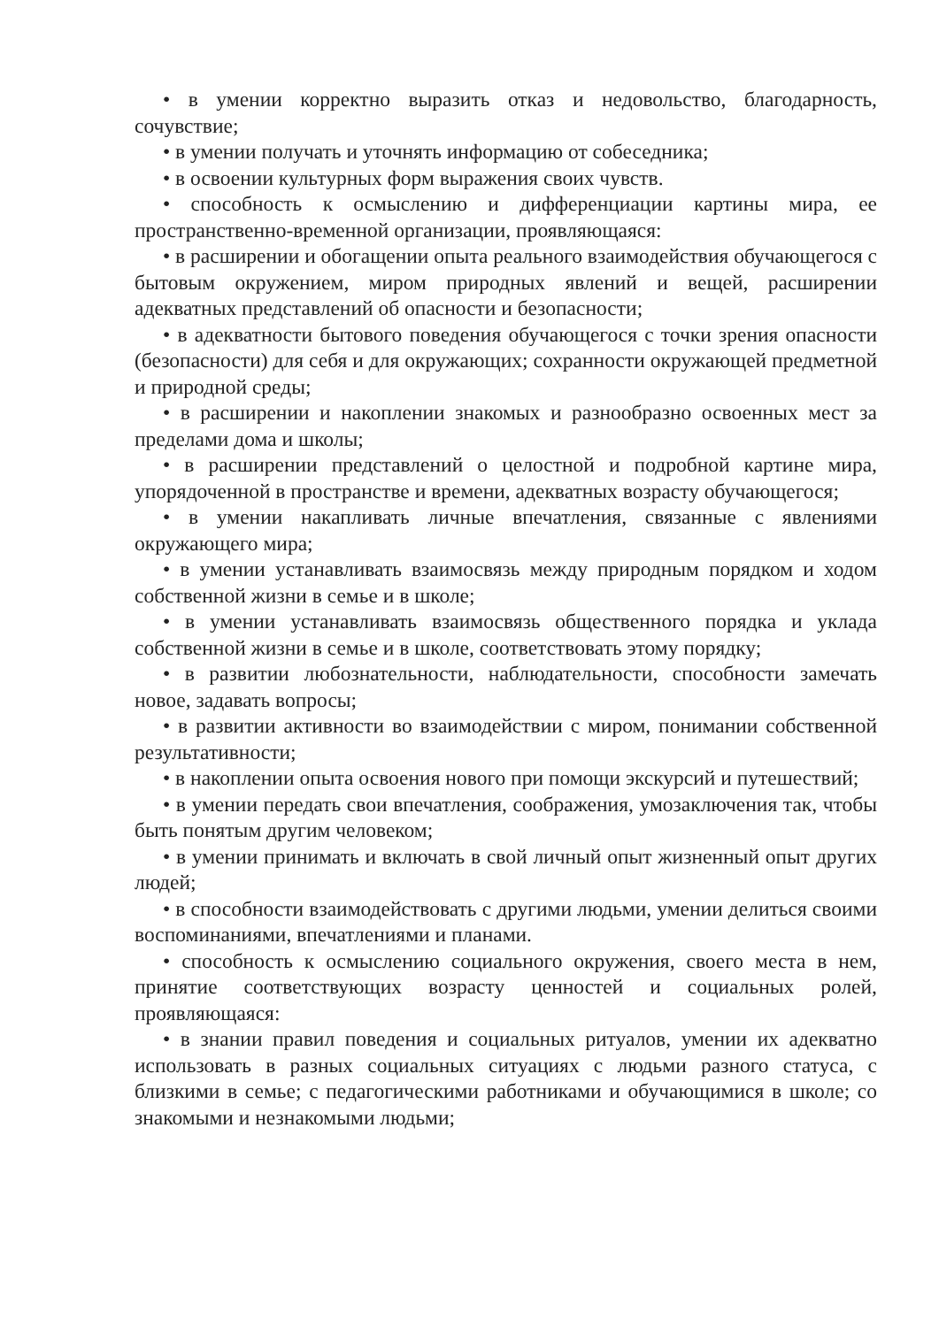• в умении корректно выразить отказ и недовольство, благодарность, сочувствие;
• в умении получать и уточнять информацию от собеседника;
• в освоении культурных форм выражения своих чувств.
• способность к осмыслению и дифференциации картины мира, ее пространственно-временной организации, проявляющаяся:
• в расширении и обогащении опыта реального взаимодействия обучающегося с бытовым окружением, миром природных явлений и вещей, расширении адекватных представлений об опасности и безопасности;
• в адекватности бытового поведения обучающегося с точки зрения опасности (безопасности) для себя и для окружающих; сохранности окружающей предметной и природной среды;
• в расширении и накоплении знакомых и разнообразно освоенных мест за пределами дома и школы;
• в расширении представлений о целостной и подробной картине мира, упорядоченной в пространстве и времени, адекватных возрасту обучающегося;
• в умении накапливать личные впечатления, связанные с явлениями окружающего мира;
• в умении устанавливать взаимосвязь между природным порядком и ходом собственной жизни в семье и в школе;
• в умении устанавливать взаимосвязь общественного порядка и уклада собственной жизни в семье и в школе, соответствовать этому порядку;
• в развитии любознательности, наблюдательности, способности замечать новое, задавать вопросы;
• в развитии активности во взаимодействии с миром, понимании собственной результативности;
• в накоплении опыта освоения нового при помощи экскурсий и путешествий;
• в умении передать свои впечатления, соображения, умозаключения так, чтобы быть понятым другим человеком;
• в умении принимать и включать в свой личный опыт жизненный опыт других людей;
• в способности взаимодействовать с другими людьми, умении делиться своими воспоминаниями, впечатлениями и планами.
• способность к осмыслению социального окружения, своего места в нем, принятие соответствующих возрасту ценностей и социальных ролей, проявляющаяся:
• в знании правил поведения и социальных ритуалов, умении их адекватно использовать в разных социальных ситуациях с людьми разного статуса, с близкими в семье; с педагогическими работниками и обучающимися в школе; со знакомыми и незнакомыми людьми;